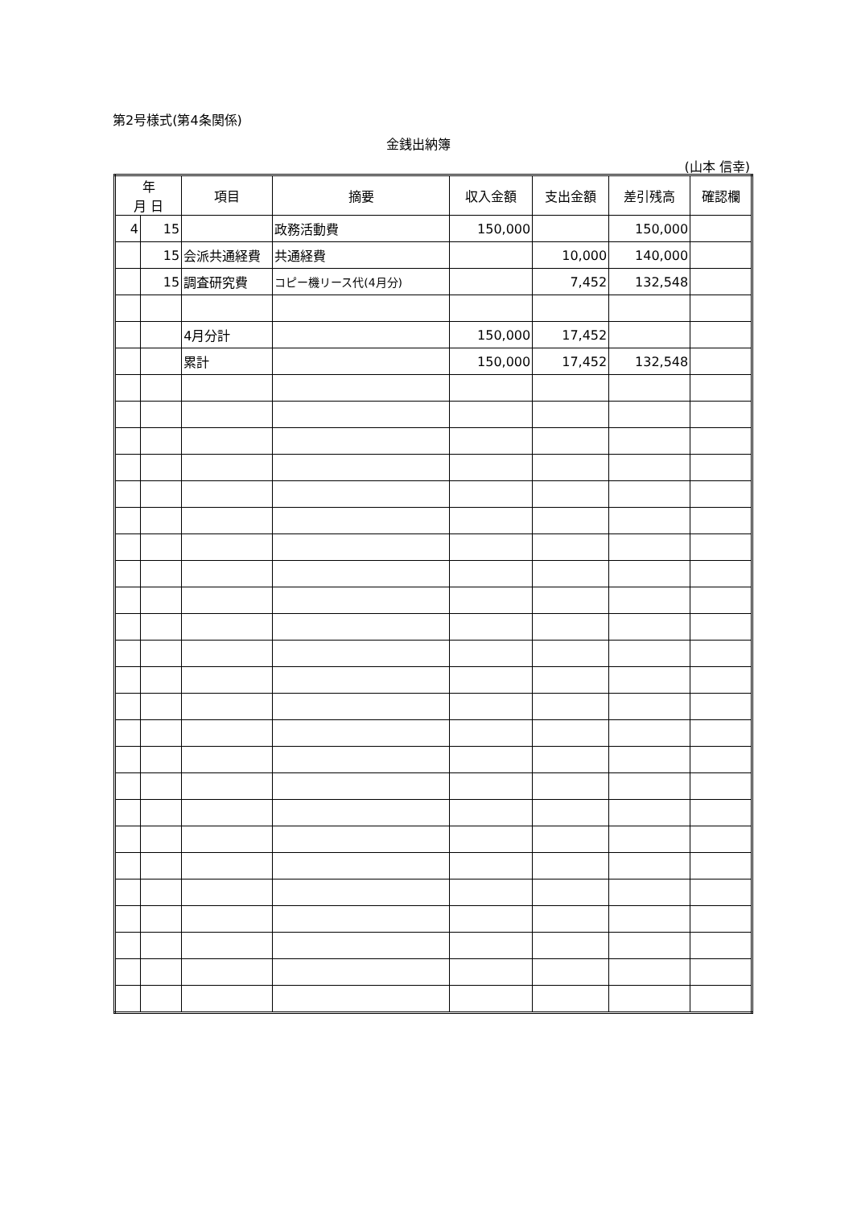第2号様式(第4条関係)
金銭出納簿
(山本 信幸)
| 年 月 日 | | 項目 | 摘要 | 収入金額 | 支出金額 | 差引残高 | 確認欄 |
| --- | --- | --- | --- | --- | --- | --- | --- |
| 4 | 15 | | 政務活動費 | 150,000 | | 150,000 | |
| | 15 | 会派共通経費 | 共通経費 | | 10,000 | 140,000 | |
| | 15 | 調査研究費 | コピー機リース代(4月分) | | 7,452 | 132,548 | |
| | | 4月分計 | | 150,000 | 17,452 | | |
| | | 累計 | | 150,000 | 17,452 | 132,548 | |